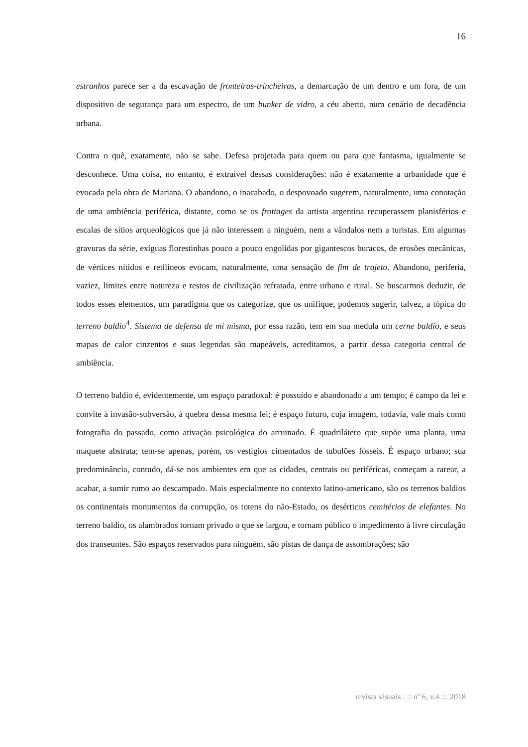16
estranhos parece ser a da escavação de fronteiras-trincheiras, a demarcação de um dentro e um fora, de um dispositivo de segurança para um espectro, de um bunker de vidro, a céu aberto, num cenário de decadência urbana.
Contra o quê, exatamente, não se sabe. Defesa projetada para quem ou para que fantasma, igualmente se desconhece. Uma coisa, no entanto, é extraível dessas considerações: não é exatamente a urbanidade que é evocada pela obra de Mariana. O abandono, o inacabado, o despovoado sugerem, naturalmente, uma conotação de uma ambiência periférica, distante, como se os frottages da artista argentina recuperassem planisférios e escalas de sítios arqueológicos que já não interessem a ninguém, nem a vândalos nem a turistas. Em algumas gravuras da série, exíguas florestinhas pouco a pouco engolidas por gigantescos buracos, de erosões mecânicas, de vértices nítidos e retilíneos evocam, naturalmente, uma sensação de fim de trajeto. Abandono, periferia, vaziez, limites entre natureza e restos de civilização refratada, entre urbano e rural. Se buscarmos deduzir, de todos esses elementos, um paradigma que os categorize, que os unifique, podemos sugerir, talvez, a tópica do terreno baldio<sup>4</sup>. Sistema de defensa de mí misma, por essa razão, tem em sua medula um cerne baldio, e seus mapas de calor cinzentos e suas legendas são mapeáveis, acreditamos, a partir dessa categoria central de ambiência.
O terreno baldio é, evidentemente, um espaço paradoxal: é possuído e abandonado a um tempo; é campo da lei e convite à invasão-subversão, à quebra dessa mesma lei; é espaço futuro, cuja imagem, todavia, vale mais como fotografia do passado, como ativação psicológica do arruinado. É quadrilátero que supõe uma planta, uma maquete abstrata; tem-se apenas, porém, os vestígios cimentados de tubulões fósseis. É espaço urbano; sua predominância, contudo, dá-se nos ambientes em que as cidades, centrais ou periféricas, começam a rarear, a acabar, a sumir rumo ao descampado. Mais especialmente no contexto latino-americano, são os terrenos baldios os continentais monumentos da corrupção, os totens do não-Estado, os desérticos cemitérios de elefantes. No terreno baldio, os alambrados tornam privado o que se largou, e tornam público o impedimento à livre circulação dos transeuntes. São espaços reservados para ninguém, são pistas de dança de assombrações; são
revista visuais : :: nº 6, v.4 ::: 2018